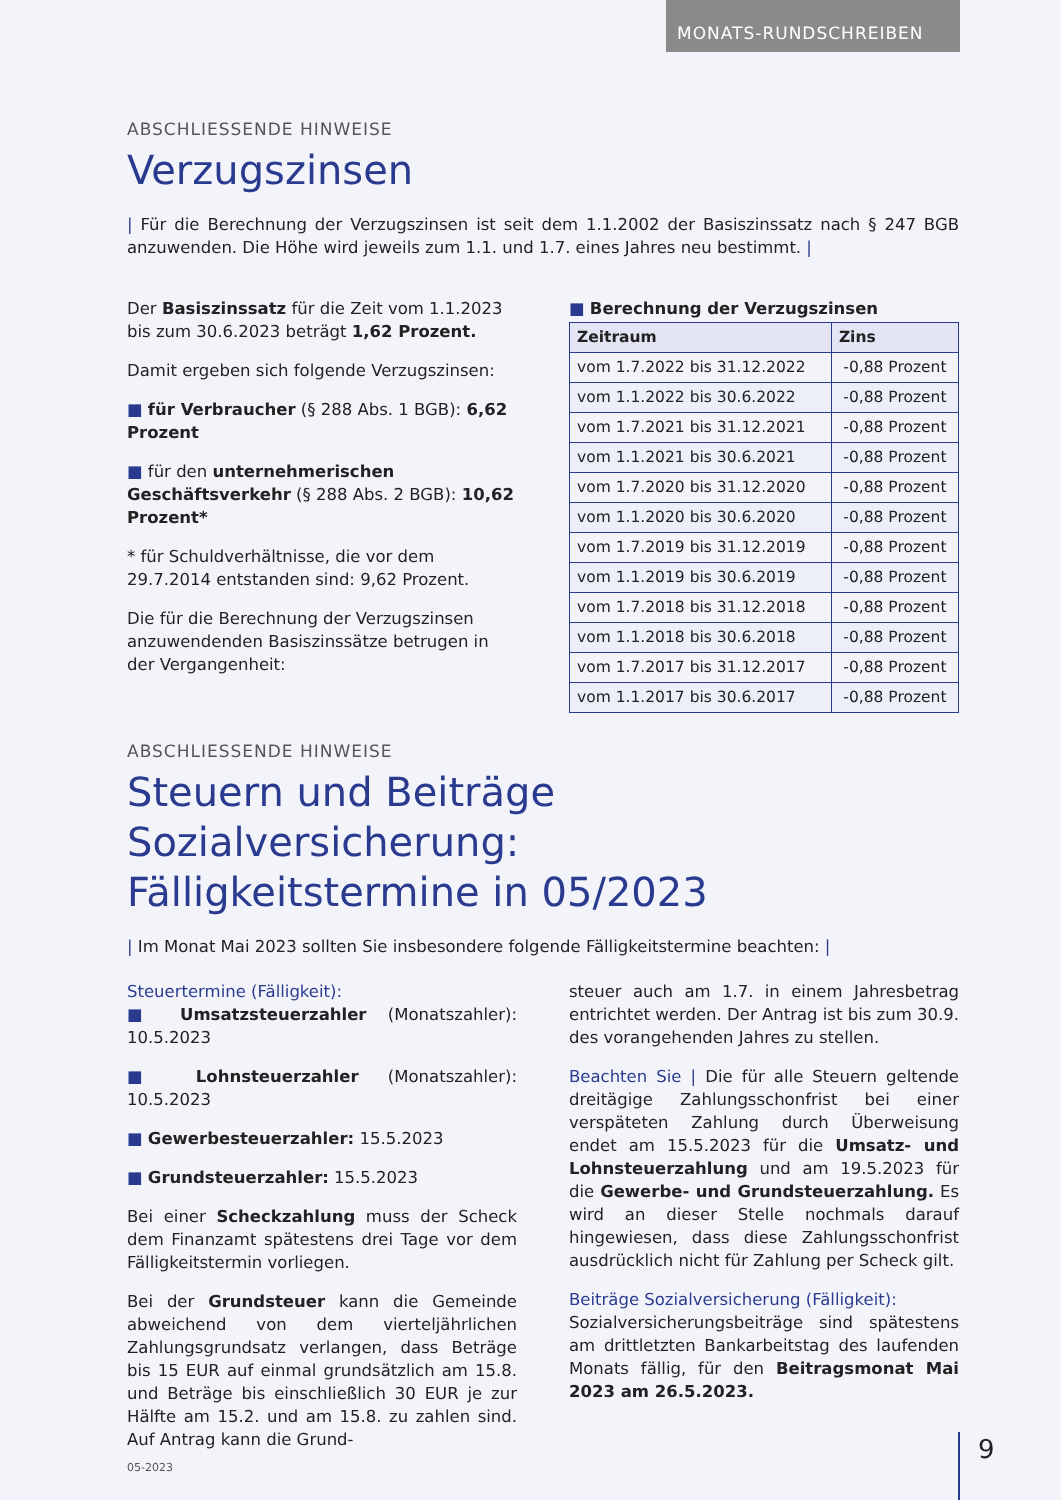MONATS-RUNDSCHREIBEN
ABSCHLIESSENDE HINWEISE
Verzugszinsen
| Für die Berechnung der Verzugszinsen ist seit dem 1.1.2002 der Basiszinssatz nach § 247 BGB anzuwenden. Die Höhe wird jeweils zum 1.1. und 1.7. eines Jahres neu bestimmt. |
Der Basiszinssatz für die Zeit vom 1.1.2023 bis zum 30.6.2023 beträgt 1,62 Prozent.
Damit ergeben sich folgende Verzugszinsen:
■ für Verbraucher (§ 288 Abs. 1 BGB): 6,62 Prozent
■ für den unternehmerischen Geschäftsverkehr (§ 288 Abs. 2 BGB): 10,62 Prozent*
* für Schuldverhältnisse, die vor dem 29.7.2014 entstanden sind: 9,62 Prozent.
Die für die Berechnung der Verzugszinsen anzuwendenden Basiszinssätze betrugen in der Vergangenheit:
■ Berechnung der Verzugszinsen
| Zeitraum | Zins |
| --- | --- |
| vom 1.7.2022 bis 31.12.2022 | -0,88 Prozent |
| vom 1.1.2022 bis 30.6.2022 | -0,88 Prozent |
| vom 1.7.2021 bis 31.12.2021 | -0,88 Prozent |
| vom 1.1.2021 bis 30.6.2021 | -0,88 Prozent |
| vom 1.7.2020 bis 31.12.2020 | -0,88 Prozent |
| vom 1.1.2020 bis 30.6.2020 | -0,88 Prozent |
| vom 1.7.2019 bis 31.12.2019 | -0,88 Prozent |
| vom 1.1.2019 bis 30.6.2019 | -0,88 Prozent |
| vom 1.7.2018 bis 31.12.2018 | -0,88 Prozent |
| vom 1.1.2018 bis 30.6.2018 | -0,88 Prozent |
| vom 1.7.2017 bis 31.12.2017 | -0,88 Prozent |
| vom 1.1.2017 bis 30.6.2017 | -0,88 Prozent |
ABSCHLIESSENDE HINWEISE
Steuern und Beiträge Sozialversicherung:
Fälligkeitstermine in 05/2023
| Im Monat Mai 2023 sollten Sie insbesondere folgende Fälligkeitstermine beachten: |
Steuertermine (Fälligkeit):
■ Umsatzsteuerzahler (Monatszahler): 10.5.2023
■ Lohnsteuerzahler (Monatszahler): 10.5.2023
■ Gewerbesteuerzahler: 15.5.2023
■ Grundsteuerzahler: 15.5.2023
Bei einer Scheckzahlung muss der Scheck dem Finanzamt spätestens drei Tage vor dem Fälligkeitstermin vorliegen.
Bei der Grundsteuer kann die Gemeinde abweichend von dem vierteljährlichen Zahlungsgrundsatz verlangen, dass Beträge bis 15 EUR auf einmal grundsätzlich am 15.8. und Beträge bis einschließlich 30 EUR je zur Hälfte am 15.2. und am 15.8. zu zahlen sind. Auf Antrag kann die Grund-
steuer auch am 1.7. in einem Jahresbetrag entrichtet werden. Der Antrag ist bis zum 30.9. des vorangehenden Jahres zu stellen.
Beachten Sie | Die für alle Steuern geltende dreitägige Zahlungsschonfrist bei einer verspäteten Zahlung durch Überweisung endet am 15.5.2023 für die Umsatz- und Lohnsteuerzahlung und am 19.5.2023 für die Gewerbe- und Grundsteuerzahlung. Es wird an dieser Stelle nochmals darauf hingewiesen, dass diese Zahlungsschonfrist ausdrücklich nicht für Zahlung per Scheck gilt.
Beiträge Sozialversicherung (Fälligkeit):
Sozialversicherungsbeiträge sind spätestens am drittletzten Bankarbeitstag des laufenden Monats fällig, für den Beitragsmonat Mai 2023 am 26.5.2023.
05-2023 9